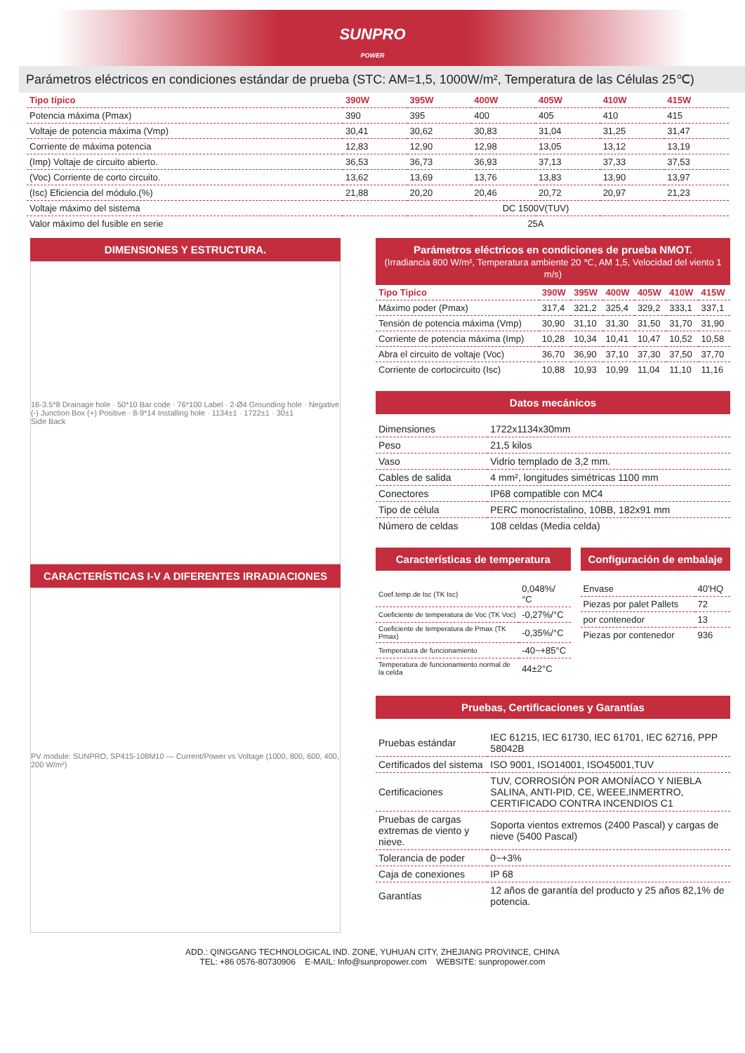SUNPRO
POWER
Parámetros eléctricos en condiciones estándar de prueba (STC: AM=1,5, 1000W/m², Temperatura de las Células 25℃)
| Tipo típico | 390W | 395W | 400W | 405W | 410W | 415W |
| --- | --- | --- | --- | --- | --- | --- |
| Potencia máxima (Pmax) | 390 | 395 | 400 | 405 | 410 | 415 |
| Voltaje de potencia máxima (Vmp) | 30,41 | 30,62 | 30,83 | 31,04 | 31,25 | 31,47 |
| Corriente de máxima potencia | 12,83 | 12,90 | 12,98 | 13,05 | 13,12 | 13,19 |
| (Imp) Voltaje de circuito abierto. | 36,53 | 36,73 | 36,93 | 37,13 | 37,33 | 37,53 |
| (Voc) Corriente de corto circuito. | 13,62 | 13,69 | 13,76 | 13,83 | 13,90 | 13,97 |
| (Isc) Eficiencia del módulo.(%) | 21,88 | 20,20 | 20,46 | 20,72 | 20,97 | 21,23 |
| Voltaje máximo del sistema | DC 1500V(TUV) | | | | | |
| Valor máximo del fusible en serie | 25A | | | | | |
DIMENSIONES Y ESTRUCTURA.
16-3.5*8 Drainage hole · 50*10 Bar code · 76*100 Label · 2-Ø4 Grounding hole · Negative (-) Junction Box (+) Positive · 8-9*14 Installing hole · 1134±1 · 1722±1 · 30±1
Side Back
CARACTERÍSTICAS I-V A DIFERENTES IRRADIACIONES
PV module: SUNPRO, SP415-108M10 — Current/Power vs Voltage (1000, 800, 600, 400, 200 W/m²)
Parámetros eléctricos en condiciones de prueba NMOT.
(Irradiancia 800 W/m², Temperatura ambiente 20 ℃, AM 1,5, Velocidad del viento 1 m/s)
| Tipo Tipico | 390W | 395W | 400W | 405W | 410W | 415W |
| --- | --- | --- | --- | --- | --- | --- |
| Máximo poder (Pmax) | 317,4 | 321,2 | 325,4 | 329,2 | 333,1 | 337,1 |
| Tensión de potencia máxima (Vmp) | 30,90 | 31,10 | 31,30 | 31,50 | 31,70 | 31,90 |
| Corriente de potencia máxima (Imp) | 10,28 | 10,34 | 10,41 | 10,47 | 10,52 | 10,58 |
| Abra el circuito de voltaje (Voc) | 36,70 | 36,90 | 37,10 | 37,30 | 37,50 | 37,70 |
| Corriente de cortocircuito (Isc) | 10,88 | 10,93 | 10,99 | 11,04 | 11,10 | 11,16 |
Datos mecánicos
| Dimensiones | 1722x1134x30mm |
| Peso | 21,5 kilos |
| Vaso | Vidrio templado de 3,2 mm. |
| Cables de salida | 4 mm², longitudes simétricas 1100 mm |
| Conectores | IP68 compatible con MC4 |
| Tipo de célula | PERC monocristalino, 10BB, 182x91 mm |
| Número de celdas | 108 celdas (Media celda) |
Características de temperatura
| Coef.temp.de Isc (TK Isc) | 0,048%/ °C |
| Coeficiente de temperatura de Voc (TK Voc) | -0,27%/°C |
| Coeficiente de temperatura de Pmax (TK Pmax) | -0,35%/°C |
| Temperatura de funcionamiento | -40~+85°C |
| Temperatura de funcionamiento normal de la celda | 44±2°C |
Configuración de embalaje
| Envase | 40'HQ |
| Piezas por palet Pallets | 72 |
| por contenedor | 13 |
| Piezas por contenedor | 936 |
Pruebas, Certificaciones y Garantías
| Pruebas estándar | IEC 61215, IEC 61730, IEC 61701, IEC 62716, PPP 58042B |
| Certificados del sistema | ISO 9001, ISO14001, ISO45001,TUV |
| Certificaciones | TUV, CORROSIÓN POR AMONÍACO Y NIEBLA SALINA, ANTI-PID, CE, WEEE,INMERTRO, CERTIFICADO CONTRA INCENDIOS C1 |
| Pruebas de cargas extremas de viento y nieve. | Soporta vientos extremos (2400 Pascal) y cargas de nieve (5400 Pascal) |
| Tolerancia de poder | 0~+3% |
| Caja de conexiones | IP 68 |
| Garantías | 12 años de garantía del producto y 25 años 82,1% de potencia. |
ADD.: QINGGANG TECHNOLOGICAL IND. ZONE, YUHUAN CITY, ZHEJIANG PROVINCE, CHINA
TEL: +86 0576-80730906 E-MAIL: Info@sunpropower.com WEBSITE: sunpropower.com